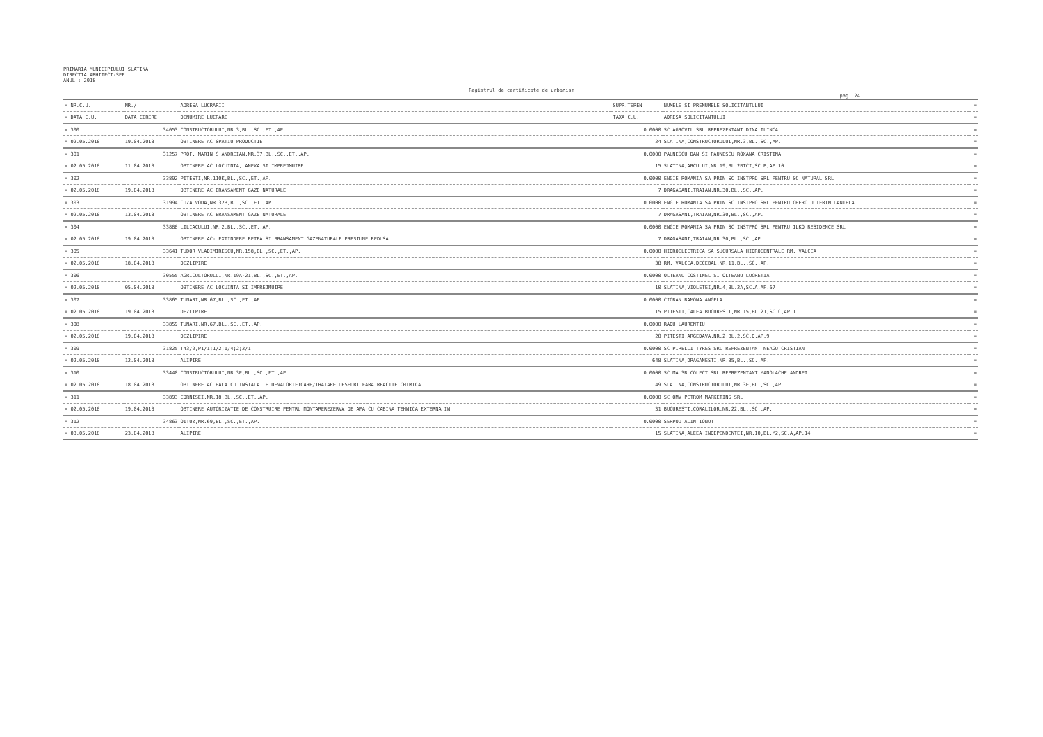PRIMARIA MUNICIPIULUI SLATINA
DIRECTIA ARHITECT-SEF
ANUL : 2018
Registrul de certificate de urbanism
pag. 24
| = NR.C.U. | NR./ | ADRESA LUCRARII | SUPR.TEREN | NUMELE SI PRENUMELE SOLICITANTULUI | = |
| --- | --- | --- | --- | --- | --- |
| = DATA C.U. | DATA CERERE | DENUMIRE LUCRARE | TAXA C.U. | ADRESA SOLICITANTULUI | = |
| = 300 | 34053 | CONSTRUCTORULUI,NR.3,BL.,SC.,ET.,AP. | 0.0000 | SC AGROVIL SRL REPREZENTANT DINA ILINCA | = |
| = 02.05.2018 | 19.04.2018 | OBTINERE AC SPATIU PRODUCTIE | 24 | SLATINA,CONSTRUCTORULUI,NR.3,BL.,SC.,AP. | = |
| = 301 | 31257 | PROF. MARIN S ANDREIAN,NR.37,BL.,SC.,ET.,AP. | 0.0000 | PAUNESCU DAN SI PAUNESCU ROXANA CRISTINA | = |
| = 02.05.2018 | 11.04.2018 | OBTINERE AC LOCUINTA, ANEXA SI IMPREJMUIRE | 15 | SLATINA,ARCULUI,NR.19,BL.2BTCI,SC.B,AP.10 | = |
| = 302 | 33892 | PITESTI,NR.110K,BL.,SC.,ET.,AP. | 0.0000 | ENGIE ROMANIA SA PRIN SC INSTPRO SRL PENTRU SC NATURAL SRL | = |
| = 02.05.2018 | 19.04.2018 | OBTINERE AC BRANSAMENT GAZE NATURALE | 7 | DRAGASANI,TRAIAN,NR.30,BL.,SC.,AP. | = |
| = 303 | 31994 | CUZA VODA,NR.32B,BL.,SC.,ET.,AP. | 0.0000 | ENGIE ROMANIA SA PRIN SC INSTPRO SRL PENTRU CHEROIU IFRIM DANIELA | = |
| = 02.05.2018 | 13.04.2018 | OBTINERE AC BRANSAMENT GAZE NATURALE | 7 | DRAGASANI,TRAIAN,NR.30,BL.,SC.,AP. | = |
| = 304 | 33888 | LILIACULUI,NR.2,BL.,SC.,ET.,AP. | 0.0000 | ENGIE ROMANIA SA PRIN SC INSTPRO SRL PENTRU ILKO RESIDENCE SRL | = |
| = 02.05.2018 | 19.04.2018 | OBTINERE AC- EXTINDERE RETEA SI BRANSAMENT GAZENATURALE PRESIUNE REDUSA | 7 | DRAGASANI,TRAIAN,NR.30,BL.,SC.,AP. | = |
| = 305 | 33641 | TUDOR VLADIMIRESCU,NR.158,BL.,SC.,ET.,AP. | 0.0000 | HIDROELECTRICA SA SUCURSALA HIDROCENTRALE RM. VALCEA | = |
| = 02.05.2018 | 18.04.2018 | DEZLIPIRE | 38 | RM. VALCEA,DECEBAL,NR.11,BL.,SC.,AP. | = |
| = 306 | 30555 | AGRICULTORULUI,NR.19A-21,BL.,SC.,ET.,AP. | 0.0000 | OLTEANU COSTINEL SI OLTEANU LUCRETIA | = |
| = 02.05.2018 | 05.04.2018 | OBTINERE AC LOCUINTA SI IMPREJMUIRE | 10 | SLATINA,VIOLETEI,NR.4,BL.2A,SC.A,AP.67 | = |
| = 307 | 33865 | TUNARI,NR.67,BL.,SC.,ET.,AP. | 0.0000 | CIORAN RAMONA ANGELA | = |
| = 02.05.2018 | 19.04.2018 | DEZLIPIRE | 15 | PITESTI,CALEA BUCURESTI,NR.15,BL.21,SC.C,AP.1 | = |
| = 308 | 33859 | TUNARI,NR.67,BL.,SC.,ET.,AP. | 0.0000 | RADU LAURENTIU | = |
| = 02.05.2018 | 19.04.2018 | DEZLIPIRE | 20 | PITESTI,ARGEDAVA,NR.2,BL.2,SC.D,AP.9 | = |
| = 309 | 31825 | T43/2,P1/1;1/2;1/4;2;2/1 | 0.0000 | SC PIRELLI TYRES SRL REPREZENTANT NEAGU CRISTIAN | = |
| = 02.05.2018 | 12.04.2018 | ALIPIRE | 648 | SLATINA,DRAGANESTI,NR.35,BL.,SC.,AP. | = |
| = 310 | 33440 | CONSTRUCTORULUI,NR.3E,BL.,SC.,ET.,AP. | 0.0000 | SC MA 3R COLECT SRL REPREZENTANT MANOLACHE ANDREI | = |
| = 02.05.2018 | 18.04.2018 | OBTINERE AC HALA CU INSTALATIE DEVALORIFICARE/TRATARE DESEURI FARA REACTIE CHIMICA | 49 | SLATINA,CONSTRUCTORULUI,NR.3E,BL.,SC.,AP. | = |
| = 311 | 33893 | CORNISEI,NR.18,BL.,SC.,ET.,AP. | 0.0000 | SC OMV PETROM MARKETING SRL | = |
| = 02.05.2018 | 19.04.2018 | OBTINERE AUTORIZATIE DE CONSTRUIRE PENTRU MONTAREREZERVA DE APA CU CABINA TEHNICA EXTERNA IN | 31 | BUCURESTI,CORALILOR,NR.22,BL.,SC.,AP. | = |
| = 312 | 34863 | OITUZ,NR.69,BL.,SC.,ET.,AP. | 0.0000 | SERPOU ALIN IONUT | = |
| = 03.05.2018 | 23.04.2018 | ALIPIRE | 15 | SLATINA,ALEEA INDEPENDENTEI,NR.10,BL.M2,SC.A,AP.14 | = |